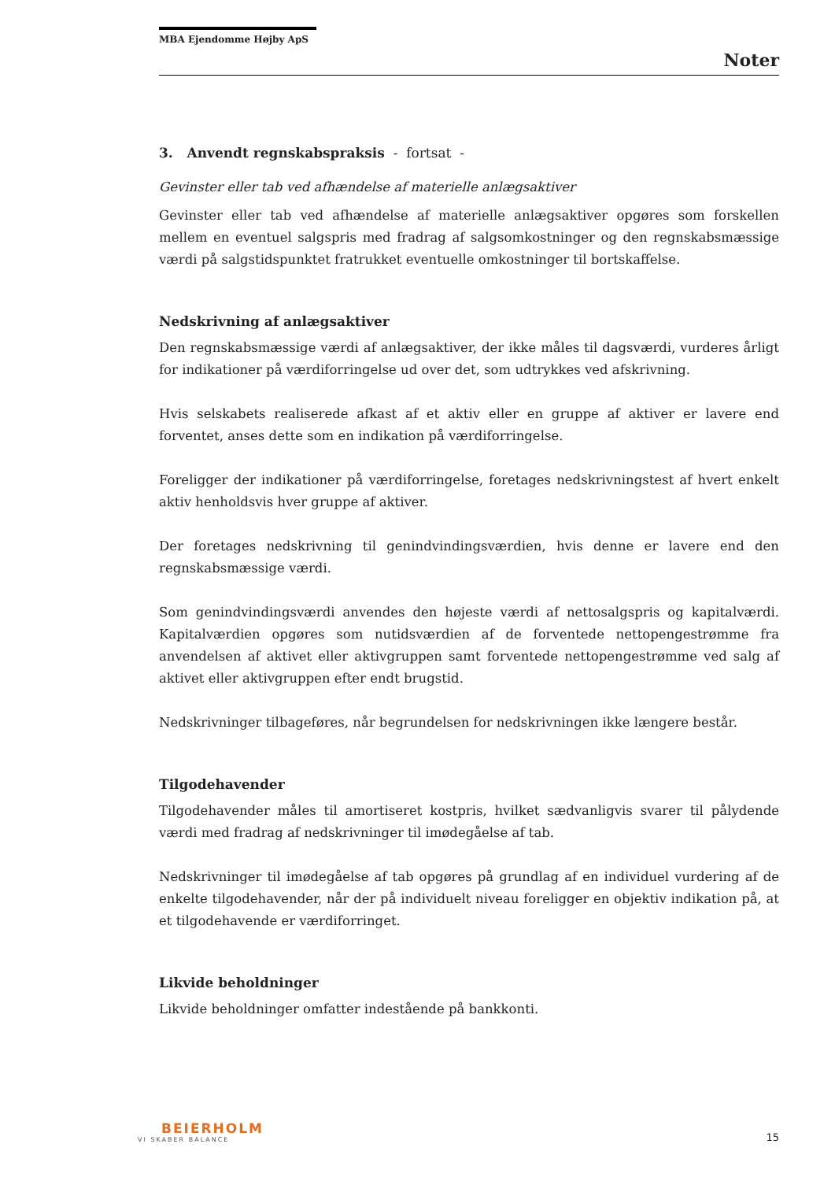MBA Ejendomme Højby ApS
Noter
3. Anvendt regnskabspraksis - fortsat -
Gevinster eller tab ved afhændelse af materielle anlægsaktiver
Gevinster eller tab ved afhændelse af materielle anlægsaktiver opgøres som forskellen mellem en eventuel salgspris med fradrag af salgsomkostninger og den regnskabsmæssige værdi på salgstidspunktet fratrukket eventuelle omkostninger til bortskaffelse.
Nedskrivning af anlægsaktiver
Den regnskabsmæssige værdi af anlægsaktiver, der ikke måles til dagsværdi, vurderes årligt for indikationer på værdiforringelse ud over det, som udtrykkes ved afskrivning.
Hvis selskabets realiserede afkast af et aktiv eller en gruppe af aktiver er lavere end forventet, anses dette som en indikation på værdiforringelse.
Foreligger der indikationer på værdiforringelse, foretages nedskrivningstest af hvert enkelt aktiv henholdsvis hver gruppe af aktiver.
Der foretages nedskrivning til genindvindingsværdien, hvis denne er lavere end den regnskabsmæssige værdi.
Som genindvindingsværdi anvendes den højeste værdi af nettosalgspris og kapitalværdi. Kapitalværdien opgøres som nutidsværdien af de forventede nettopengestrømme fra anvendelsen af aktivet eller aktivgruppen samt forventede nettopengestrømme ved salg af aktivet eller aktivgruppen efter endt brugstid.
Nedskrivninger tilbageføres, når begrundelsen for nedskrivningen ikke længere består.
Tilgodehavender
Tilgodehavender måles til amortiseret kostpris, hvilket sædvanligvis svarer til pålydende værdi med fradrag af nedskrivninger til imødegåelse af tab.
Nedskrivninger til imødegåelse af tab opgøres på grundlag af en individuel vurdering af de enkelte tilgodehavender, når der på individuelt niveau foreligger en objektiv indikation på, at et tilgodehavende er værdiforringet.
Likvide beholdninger
Likvide beholdninger omfatter indestående på bankkonti.
BEIERHOLM
VI SKABER BALANCE
15